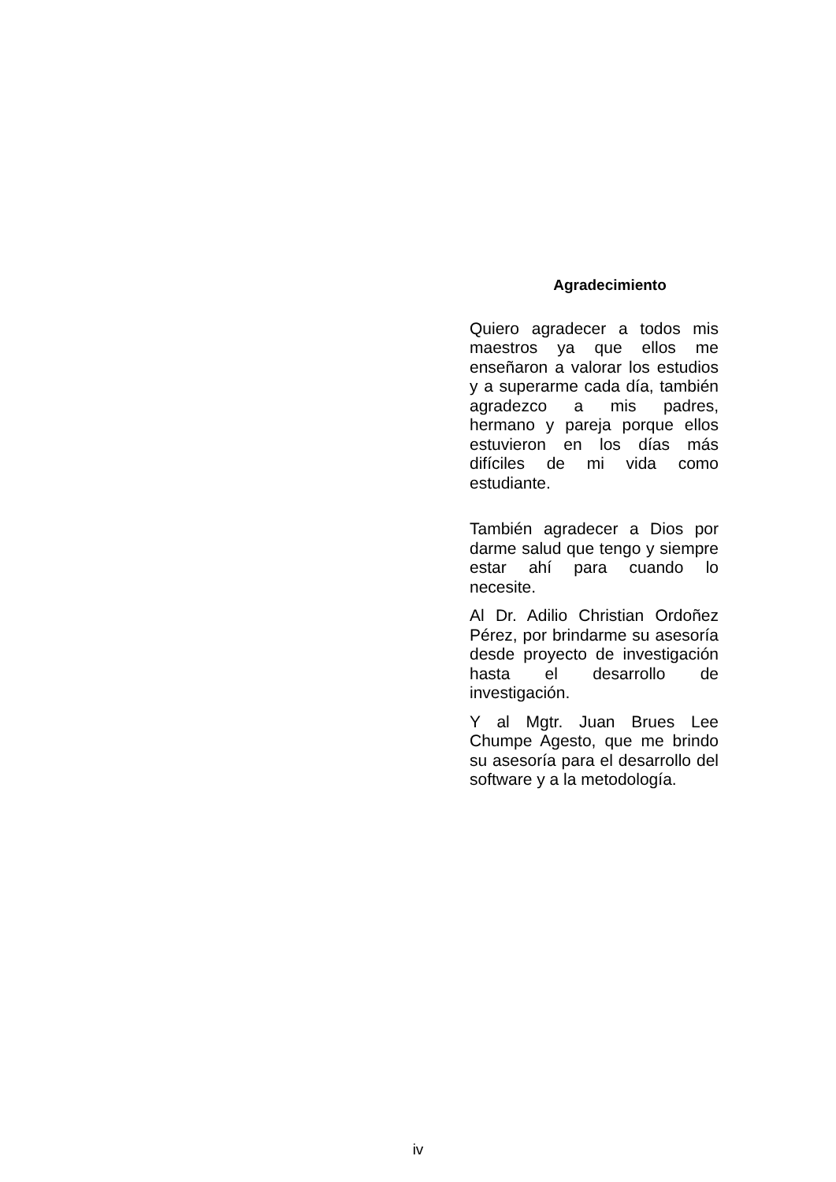Agradecimiento
Quiero agradecer a todos mis maestros ya que ellos me enseñaron a valorar los estudios y a superarme cada día, también agradezco a mis padres, hermano y pareja porque ellos estuvieron en los días más difíciles de mi vida como estudiante.
También agradecer a Dios por darme salud que tengo y siempre estar ahí para cuando lo necesite.
Al Dr. Adilio Christian Ordoñez Pérez, por brindarme su asesoría desde proyecto de investigación hasta el desarrollo de investigación.
Y al Mgtr. Juan Brues Lee Chumpe Agesto, que me brindo su asesoría para el desarrollo del software y a la metodología.
iv